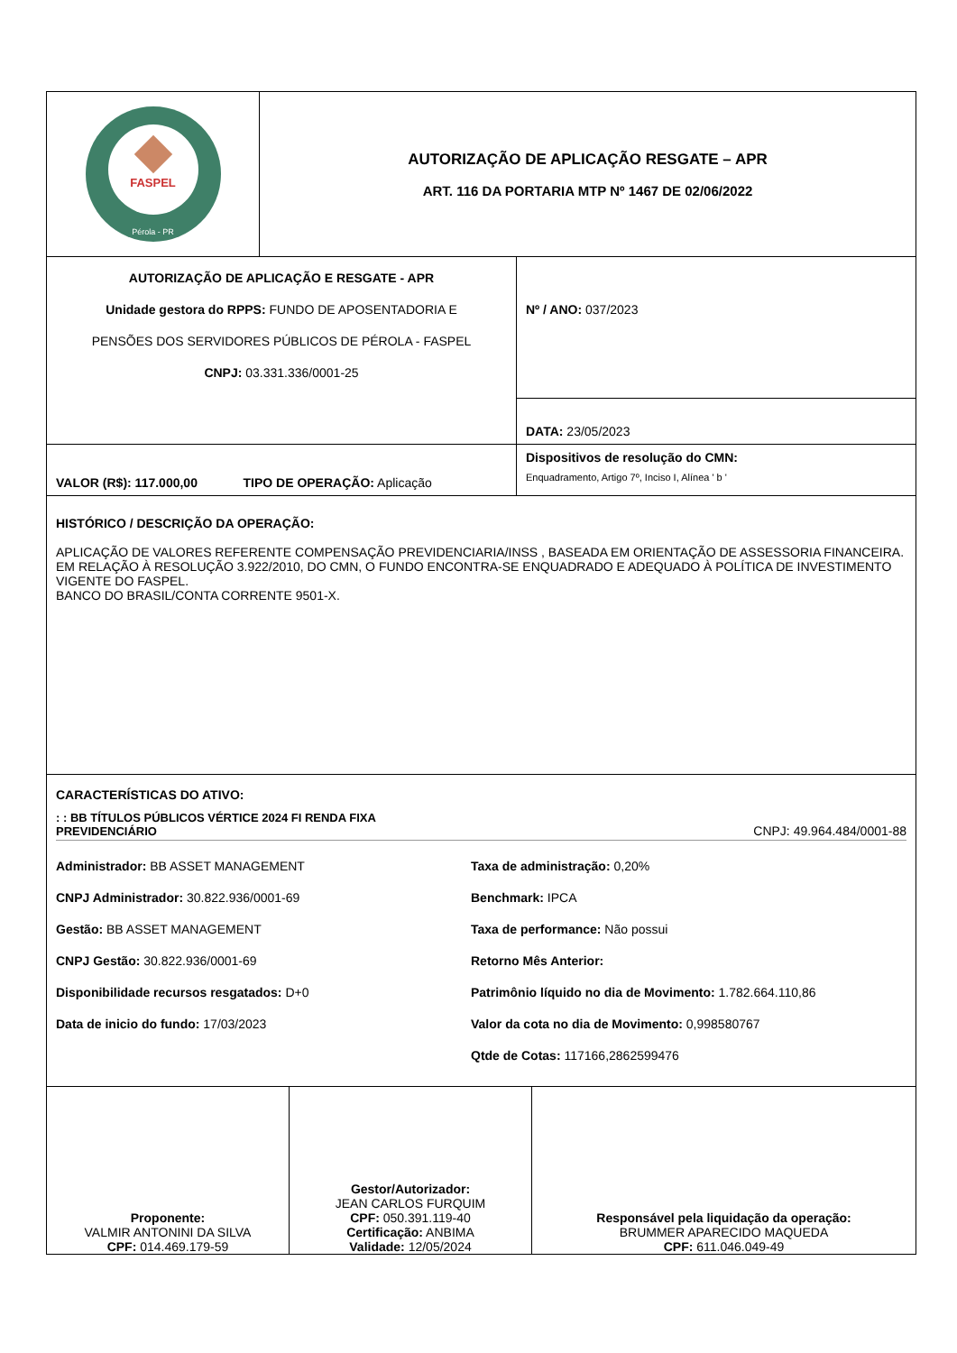| FASPEL Pérola - PR | AUTORIZAÇÃO DE APLICAÇÃO RESGATE – APR ART. 116 DA PORTARIA MTP Nº 1467 DE 02/06/2022 |
| AUTORIZAÇÃO DE APLICAÇÃO E RESGATE - APR Unidade gestora do RPPS: FUNDO DE APOSENTADORIA E PENSÕES DOS SERVIDORES PÚBLICOS DE PÉROLA - FASPEL CNPJ: 03.331.336/0001-25 | Nº / ANO: 037/2023 |
| | DATA: 23/05/2023 |
| VALOR (R$): 117.000,00 TIPO DE OPERAÇÃO: Aplicação | Dispositivos de resolução do CMN: Enquadramento, Artigo 7º, Inciso I, Alínea ' b ' |
| HISTÓRICO / DESCRIÇÃO DA OPERAÇÃO: APLICAÇÃO DE VALORES REFERENTE COMPENSAÇÃO PREVIDENCIARIA/INSS , BASEADA EM ORIENTAÇÃO DE ASSESSORIA FINANCEIRA. EM RELAÇÃO À RESOLUÇÃO 3.922/2010, DO CMN, O FUNDO ENCONTRA-SE ENQUADRADO E ADEQUADO À POLÍTICA DE INVESTIMENTO VIGENTE DO FASPEL. BANCO DO BRASIL/CONTA CORRENTE 9501-X. | |
| CARACTERÍSTICAS DO ATIVO: : : BB TÍTULOS PÚBLICOS VÉRTICE 2024 FI RENDA FIXA PREVIDENCIÁRIO CNPJ: 49.964.484/0001-88 Administrador: BB ASSET MANAGEMENT Taxa de administração: 0,20% CNPJ Administrador: 30.822.936/0001-69 Benchmark: IPCA Gestão: BB ASSET MANAGEMENT Taxa de performance: Não possui CNPJ Gestão: 30.822.936/0001-69 Retorno Mês Anterior: Disponibilidade recursos resgatados: D+0 Patrimônio líquido no dia de Movimento: 1.782.664.110,86 Data de inicio do fundo: 17/03/2023 Valor da cota no dia de Movimento: 0,998580767 Qtde de Cotas: 117166,2862599476 | |
| Proponente: VALMIR ANTONINI DA SILVA CPF: 014.469.179-59 | Gestor/Autorizador: JEAN CARLOS FURQUIM CPF: 050.391.119-40 Certificação: ANBIMA Validade: 12/05/2024 | Responsável pela liquidação da operação: BRUMMER APARECIDO MAQUEDA CPF: 611.046.049-49 |